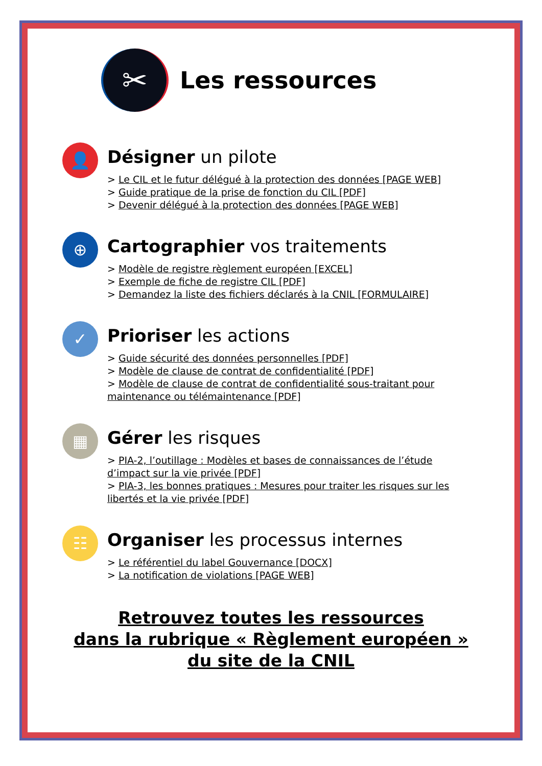✂
Les ressources
👤
Désigner un pilote
> Le CIL et le futur délégué à la protection des données [PAGE WEB]
> Guide pratique de la prise de fonction du CIL [PDF]
> Devenir délégué à la protection des données [PAGE WEB]
⊕
Cartographier vos traitements
> Modèle de registre règlement européen [EXCEL]
> Exemple de fiche de registre CIL [PDF]
> Demandez la liste des fichiers déclarés à la CNIL [FORMULAIRE]
✓
Prioriser les actions
> Guide sécurité des données personnelles [PDF]
> Modèle de clause de contrat de confidentialité [PDF]
> Modèle de clause de contrat de confidentialité sous-traitant pour maintenance ou télémaintenance [PDF]
▦
Gérer les risques
> PIA-2, l’outillage : Modèles et bases de connaissances de l’étude d’impact sur la vie privée [PDF]
> PIA-3, les bonnes pratiques : Mesures pour traiter les risques sur les libertés et la vie privée [PDF]
☷
Organiser les processus internes
> Le référentiel du label Gouvernance [DOCX]
> La notification de violations [PAGE WEB]
Retrouvez toutes les ressources
dans la rubrique « Règlement européen »
du site de la CNIL